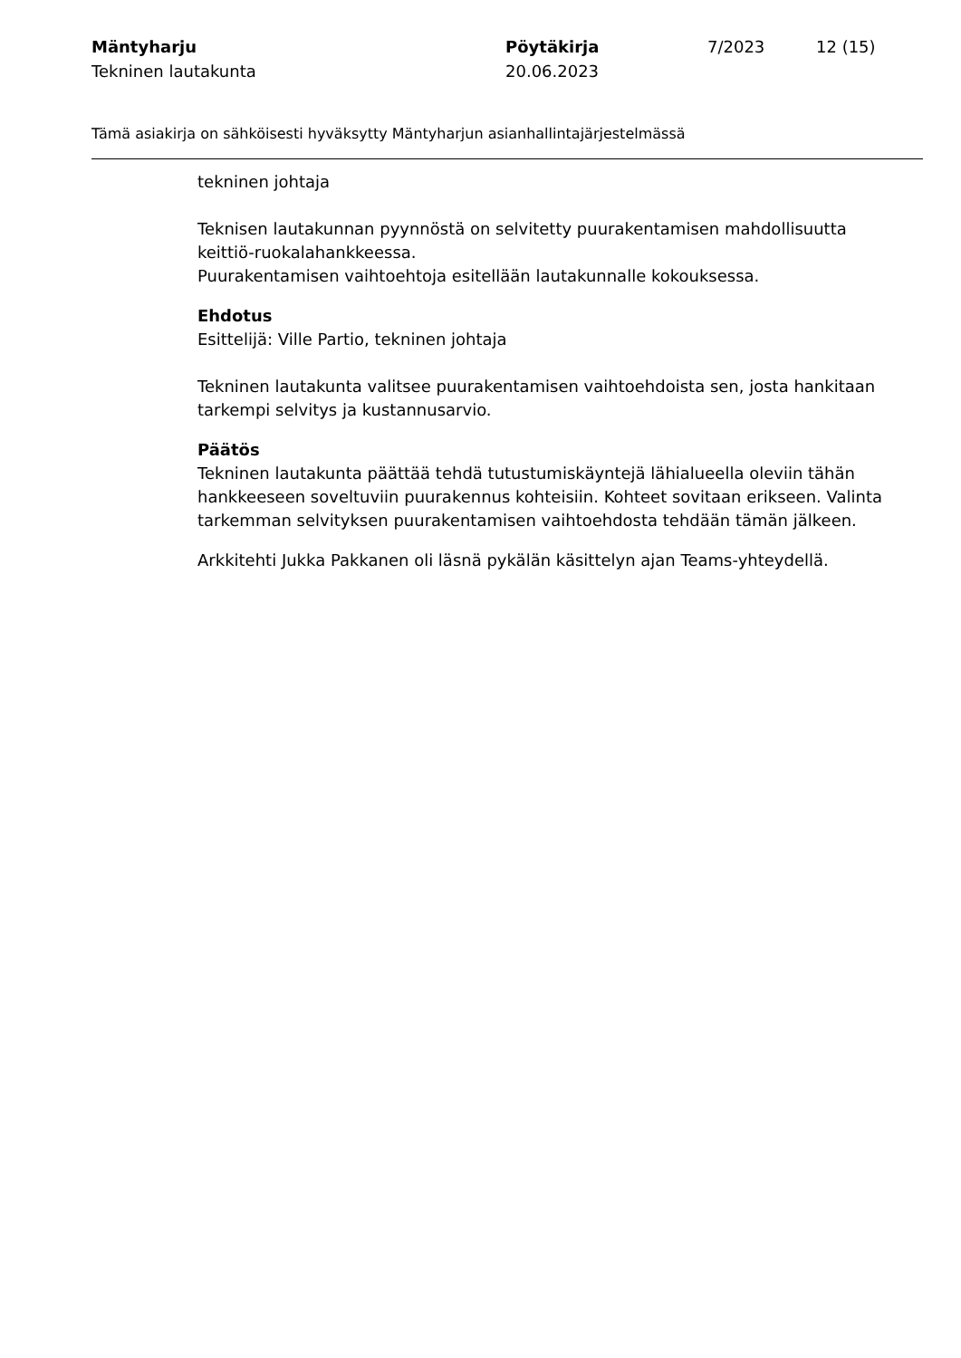Mäntyharju
Tekninen lautakunta
Pöytäkirja
20.06.2023
7/2023 12 (15)
Tämä asiakirja on sähköisesti hyväksytty Mäntyharjun asianhallintajärjestelmässä
tekninen johtaja
Teknisen lautakunnan pyynnöstä on selvitetty puurakentamisen mahdollisuutta keittiö-ruokalahankkeessa.
Puurakentamisen vaihtoehtoja esitellään lautakunnalle kokouksessa.
Ehdotus
Esittelijä: Ville Partio, tekninen johtaja
Tekninen lautakunta valitsee puurakentamisen vaihtoehdoista sen, josta hankitaan tarkempi selvitys ja kustannusarvio.
Päätös
Tekninen lautakunta päättää tehdä tutustumiskäyntejä lähialueella oleviin tähän hankkeeseen soveltuviin puurakennus kohteisiin. Kohteet sovitaan erikseen. Valinta tarkemman selvityksen puurakentamisen vaihtoehdosta tehdään tämän jälkeen.
Arkkitehti Jukka Pakkanen oli läsnä pykälän käsittelyn ajan Teams-yhteydellä.